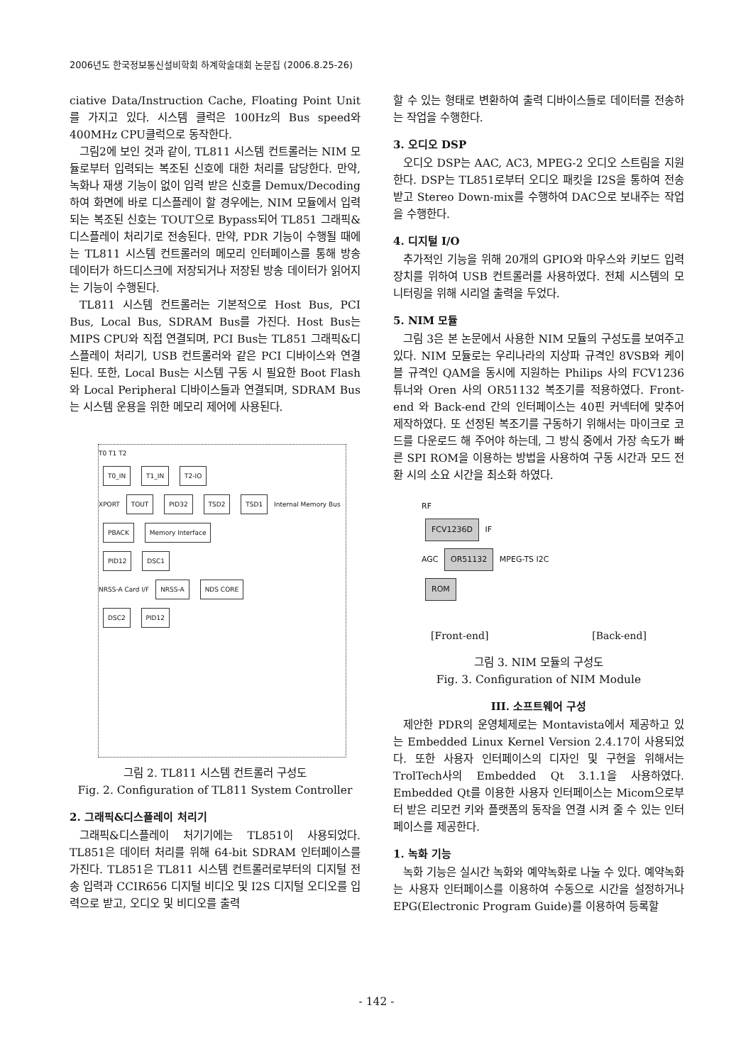2006년도 한국정보통신설비학회 하계학술대회 논문집 (2006.8.25-26)
ciative Data/Instruction Cache, Floating Point Unit를 가지고 있다. 시스템 클럭은 100Hz의 Bus speed와 400MHz CPU클럭으로 동작한다.
그림2에 보인 것과 같이, TL811 시스템 컨트롤러는 NIM 모듈로부터 입력되는 복조된 신호에 대한 처리를 담당한다. 만약, 녹화나 재생 기능이 없이 입력 받은 신호를 Demux/Decoding 하여 화면에 바로 디스플레이 할 경우에는, NIM 모듈에서 입력되는 복조된 신호는 TOUT으로 Bypass되어 TL851 그래픽&디스플레이 처리기로 전송된다. 만약, PDR 기능이 수행될 때에는 TL811 시스템 컨트롤러의 메모리 인터페이스를 통해 방송 데이터가 하드디스크에 저장되거나 저장된 방송 데이터가 읽어지는 기능이 수행된다.
TL811 시스템 컨트롤러는 기본적으로 Host Bus, PCI Bus, Local Bus, SDRAM Bus를 가진다. Host Bus는 MIPS CPU와 직접 연결되며, PCI Bus는 TL851 그래픽&디스플레이 처리기, USB 컨트롤러와 같은 PCI 디바이스와 연결된다. 또한, Local Bus는 시스템 구동 시 필요한 Boot Flash와 Local Peripheral 디바이스들과 연결되며, SDRAM Bus는 시스템 운용을 위한 메모리 제어에 사용된다.
T0 T1 T2
T0_IN T1_IN T2-IO
XPORT TOUT PID32 TSD2 TSD1 Internal Memory Bus
PBACK Memory Interface
PID12 DSC1
NRSS-A Card I/F NRSS-A NDS CORE
DSC2 PID12
그림 2. TL811 시스템 컨트롤러 구성도
Fig. 2. Configuration of TL811 System Controller
2. 그래픽&디스플레이 처리기
그래픽&디스플레이 처기기에는 TL851이 사용되었다. TL851은 데이터 처리를 위해 64-bit SDRAM 인터페이스를 가진다. TL851은 TL811 시스템 컨트롤러로부터의 디지털 전송 입력과 CCIR656 디지털 비디오 및 I2S 디지털 오디오를 입력으로 받고, 오디오 및 비디오를 출력
할 수 있는 형태로 변환하여 출력 디바이스들로 데이터를 전송하는 작업을 수행한다.
3. 오디오 DSP
오디오 DSP는 AAC, AC3, MPEG-2 오디오 스트림을 지원한다. DSP는 TL851로부터 오디오 패킷을 I2S을 통하여 전송 받고 Stereo Down-mix를 수행하여 DAC으로 보내주는 작업을 수행한다.
4. 디지털 I/O
추가적인 기능을 위해 20개의 GPIO와 마우스와 키보드 입력장치를 위하여 USB 컨트롤러를 사용하였다. 전체 시스템의 모니터링을 위해 시리얼 출력을 두었다.
5. NIM 모듈
그림 3은 본 논문에서 사용한 NIM 모듈의 구성도를 보여주고 있다. NIM 모듈로는 우리나라의 지상파 규격인 8VSB와 케이블 규격인 QAM을 동시에 지원하는 Philips 사의 FCV1236 튜너와 Oren 사의 OR51132 복조기를 적용하였다. Front-end 와 Back-end 간의 인터페이스는 40핀 커넥터에 맞추어 제작하였다. 또 선정된 복조기를 구동하기 위해서는 마이크로 코드를 다운로드 해 주어야 하는데, 그 방식 중에서 가장 속도가 빠른 SPI ROM을 이용하는 방법을 사용하여 구동 시간과 모드 전환 시의 소요 시간을 최소화 하였다.
RF
FCV1236D IF
AGC OR51132 MPEG-TS I2C
ROM
[Front-end] [Back-end]
그림 3. NIM 모듈의 구성도
Fig. 3. Configuration of NIM Module
III. 소프트웨어 구성
제안한 PDR의 운영체제로는 Montavista에서 제공하고 있는 Embedded Linux Kernel Version 2.4.17이 사용되었다. 또한 사용자 인터페이스의 디자인 및 구현을 위해서는 TrolTech사의 Embedded Qt 3.1.1을 사용하였다. Embedded Qt를 이용한 사용자 인터페이스는 Micom으로부터 받은 리모컨 키와 플랫폼의 동작을 연결 시켜 줄 수 있는 인터페이스를 제공한다.
1. 녹화 기능
녹화 기능은 실시간 녹화와 예약녹화로 나눌 수 있다. 예약녹화는 사용자 인터페이스를 이용하여 수동으로 시간을 설정하거나 EPG(Electronic Program Guide)를 이용하여 등록할
- 142 -